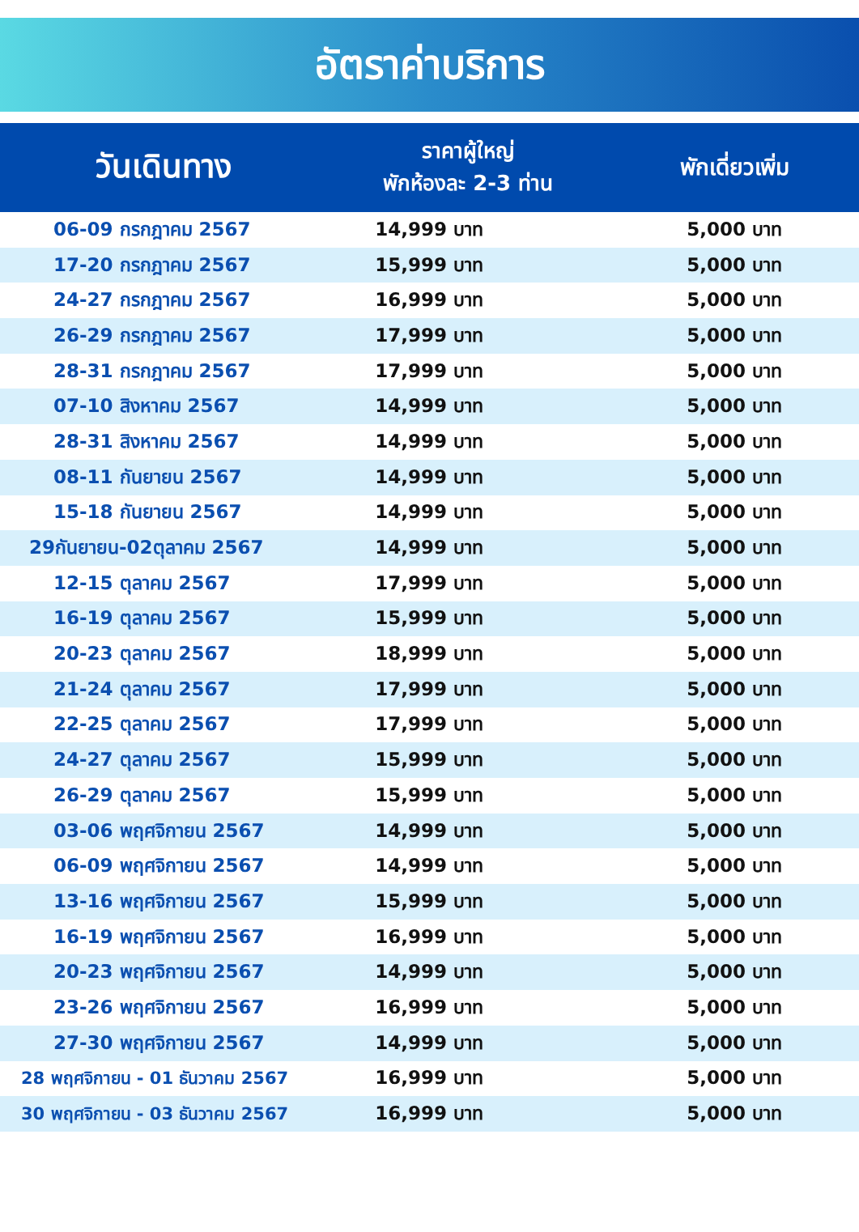อัตราค่าบริการ
| วันเดินทาง | ราคาผู้ใหญ่ พักห้องละ 2-3 ท่าน | พักเดี่ยวเพิ่ม |
| --- | --- | --- |
| 06-09 กรกฎาคม 2567 | 14,999 บาท | 5,000 บาท |
| 17-20 กรกฎาคม 2567 | 15,999 บาท | 5,000 บาท |
| 24-27 กรกฎาคม 2567 | 16,999 บาท | 5,000 บาท |
| 26-29 กรกฎาคม 2567 | 17,999 บาท | 5,000 บาท |
| 28-31 กรกฎาคม 2567 | 17,999 บาท | 5,000 บาท |
| 07-10 สิงหาคม 2567 | 14,999 บาท | 5,000 บาท |
| 28-31 สิงหาคม 2567 | 14,999 บาท | 5,000 บาท |
| 08-11 กันยายน 2567 | 14,999 บาท | 5,000 บาท |
| 15-18 กันยายน 2567 | 14,999 บาท | 5,000 บาท |
| 29กันยายน-02ตุลาคม 2567 | 14,999 บาท | 5,000 บาท |
| 12-15 ตุลาคม 2567 | 17,999 บาท | 5,000 บาท |
| 16-19 ตุลาคม 2567 | 15,999 บาท | 5,000 บาท |
| 20-23 ตุลาคม 2567 | 18,999 บาท | 5,000 บาท |
| 21-24 ตุลาคม 2567 | 17,999 บาท | 5,000 บาท |
| 22-25 ตุลาคม 2567 | 17,999 บาท | 5,000 บาท |
| 24-27 ตุลาคม 2567 | 15,999 บาท | 5,000 บาท |
| 26-29 ตุลาคม 2567 | 15,999 บาท | 5,000 บาท |
| 03-06 พฤศจิกายน 2567 | 14,999 บาท | 5,000 บาท |
| 06-09 พฤศจิกายน 2567 | 14,999 บาท | 5,000 บาท |
| 13-16 พฤศจิกายน 2567 | 15,999 บาท | 5,000 บาท |
| 16-19 พฤศจิกายน 2567 | 16,999 บาท | 5,000 บาท |
| 20-23 พฤศจิกายน 2567 | 14,999 บาท | 5,000 บาท |
| 23-26 พฤศจิกายน 2567 | 16,999 บาท | 5,000 บาท |
| 27-30 พฤศจิกายน 2567 | 14,999 บาท | 5,000 บาท |
| 28 พฤศจิกายน - 01 ธันวาคม 2567 | 16,999 บาท | 5,000 บาท |
| 30 พฤศจิกายน - 03 ธันวาคม 2567 | 16,999 บาท | 5,000 บาท |